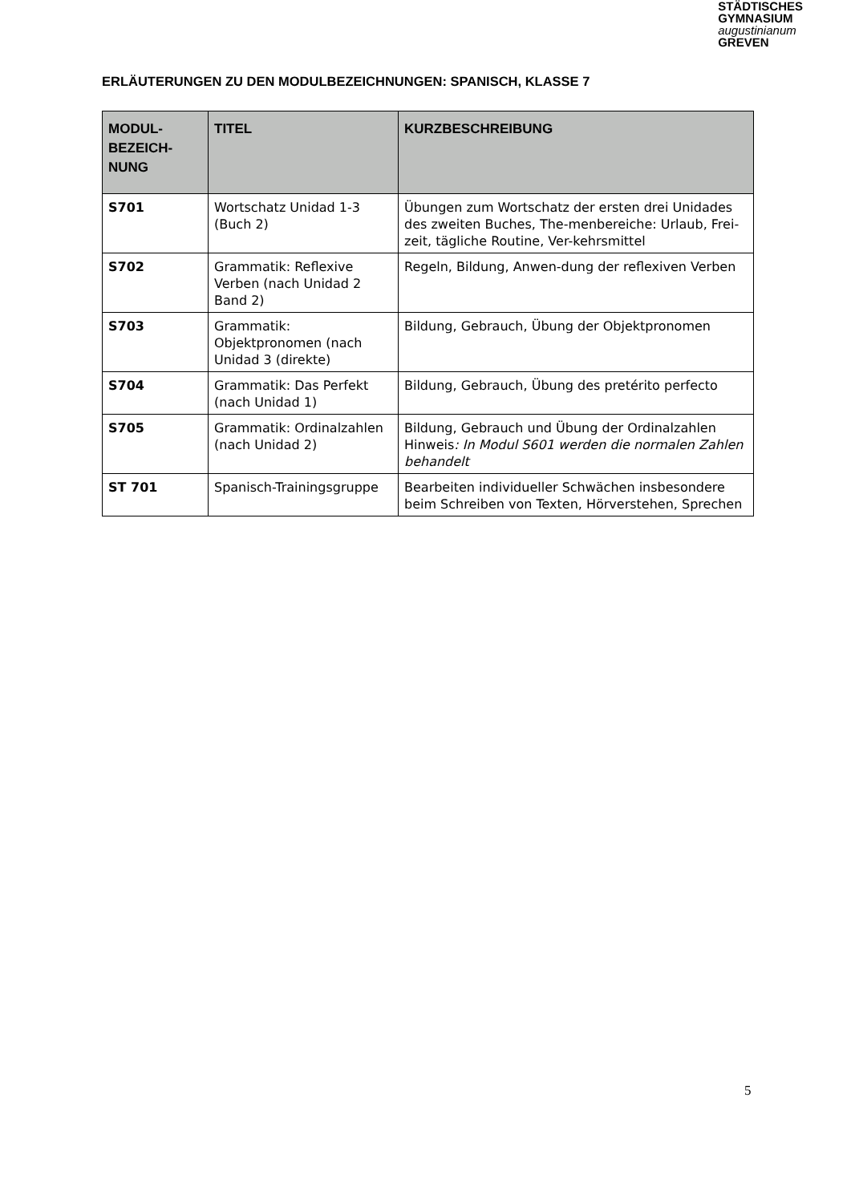STÄDTISCHES
GYMNASIUM
augustinianum
GREVEN
ERLÄUTERUNGEN ZU DEN MODULBEZEICHNUNGEN: SPANISCH, KLASSE 7
| MODUL- BEZEICH- NUNG | TITEL | KURZBESCHREIBUNG |
| --- | --- | --- |
| S701 | Wortschatz Unidad 1-3 (Buch 2) | Übungen zum Wortschatz der ersten drei Unidades des zweiten Buches, The-menbereiche: Urlaub, Frei-zeit, tägliche Routine, Ver-kehrsmittel |
| S702 | Grammatik: Reflexive Verben (nach Unidad 2 Band 2) | Regeln, Bildung, Anwen-dung der reflexiven Verben |
| S703 | Grammatik: Objektpronomen (nach Unidad 3 (direkte) | Bildung, Gebrauch, Übung der Objektpronomen |
| S704 | Grammatik: Das Perfekt (nach Unidad 1) | Bildung, Gebrauch, Übung des pretérito perfecto |
| S705 | Grammatik: Ordinalzahlen (nach Unidad 2) | Bildung, Gebrauch und Übung der Ordinalzahlen Hinweis : In Modul S601 werden die normalen Zahlen behandelt |
| ST 701 | Spanisch-Trainingsgruppe | Bearbeiten individueller Schwächen insbesondere beim Schreiben von Texten, Hörverstehen, Sprechen |
5